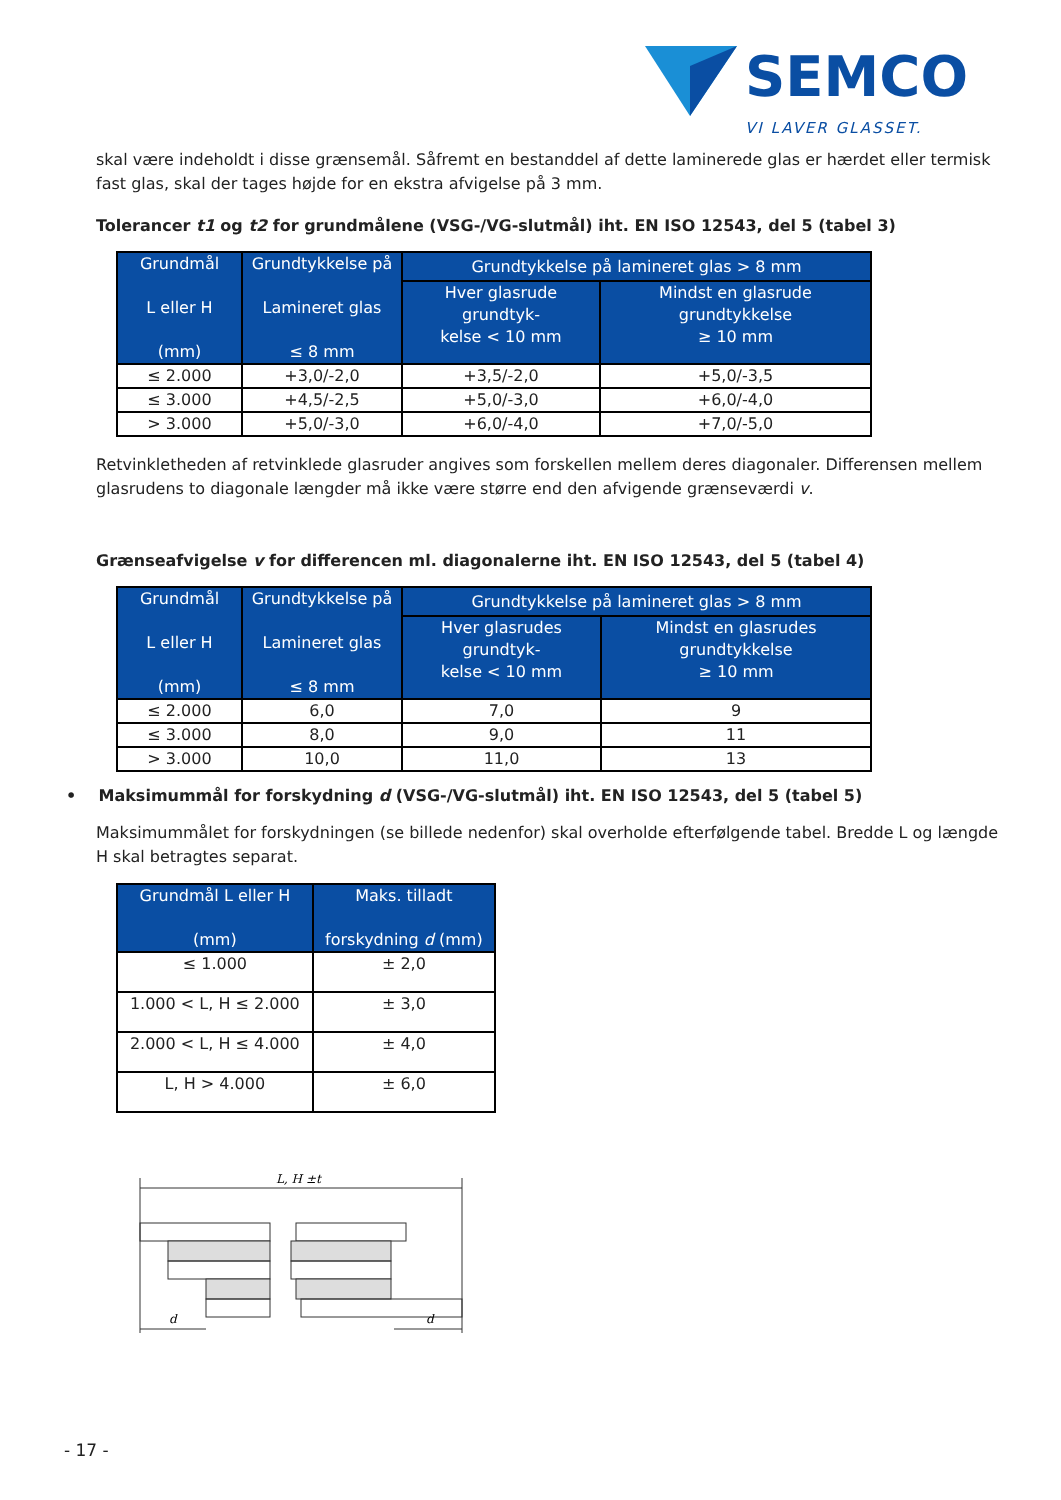SEMCO
VI LAVER GLASSET.
skal være indeholdt i disse grænsemål. Såfremt en bestanddel af dette laminerede glas er hærdet eller termisk fast glas, skal der tages højde for en ekstra afvigelse på 3 mm.
Tolerancer t1 og t2 for grundmålene (VSG-/VG-slutmål) iht. EN ISO 12543, del 5 (tabel 3)
| Grundmål L eller H (mm) | Grundtykkelse på Lamineret glas ≤ 8 mm | Grundtykkelse på lamineret glas > 8 mm | |
| --- | --- | --- | --- |
| | | Hver glasrude grundtyk- kelse < 10 mm | Mindst en glasrude grundtykkelse ≥ 10 mm |
| ≤ 2.000 | +3,0/-2,0 | +3,5/-2,0 | +5,0/-3,5 |
| ≤ 3.000 | +4,5/-2,5 | +5,0/-3,0 | +6,0/-4,0 |
| > 3.000 | +5,0/-3,0 | +6,0/-4,0 | +7,0/-5,0 |
Retvinkletheden af retvinklede glasruder angives som forskellen mellem deres diagonaler. Differensen mellem glasrudens to diagonale længder må ikke være større end den afvigende grænseværdi v.
Grænseafvigelse v for differencen ml. diagonalerne iht. EN ISO 12543, del 5 (tabel 4)
| Grundmål L eller H (mm) | Grundtykkelse på Lamineret glas ≤ 8 mm | Grundtykkelse på lamineret glas > 8 mm | |
| --- | --- | --- | --- |
| | | Hver glasrudes grundtyk- kelse < 10 mm | Mindst en glasrudes grundtykkelse ≥ 10 mm |
| ≤ 2.000 | 6,0 | 7,0 | 9 |
| ≤ 3.000 | 8,0 | 9,0 | 11 |
| > 3.000 | 10,0 | 11,0 | 13 |
• Maksimummål for forskydning d (VSG-/VG-slutmål) iht. EN ISO 12543, del 5 (tabel 5)
Maksimummålet for forskydningen (se billede nedenfor) skal overholde efterfølgende tabel. Bredde L og længde H skal betragtes separat.
| Grundmål L eller H (mm) | Maks. tilladt forskydning d (mm) |
| --- | --- |
| ≤ 1.000 | ± 2,0 |
| 1.000 < L, H ≤ 2.000 | ± 3,0 |
| 2.000 < L, H ≤ 4.000 | ± 4,0 |
| L, H > 4.000 | ± 6,0 |
L, H ±t
d
d
- 17 -